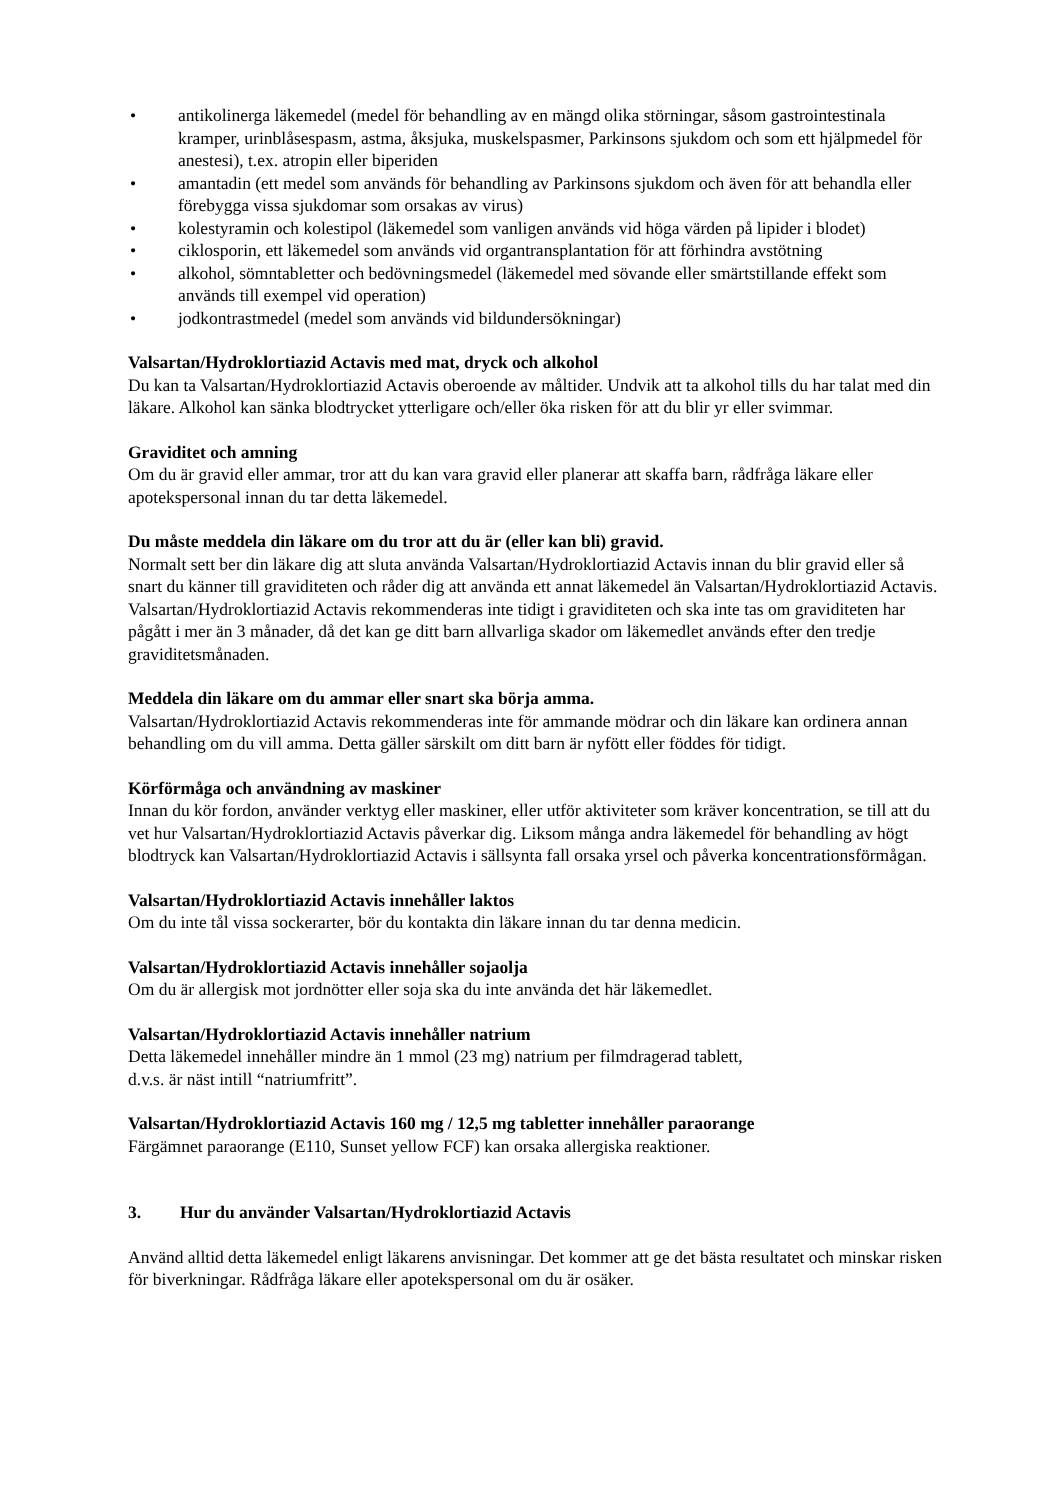• antikolinerga läkemedel (medel för behandling av en mängd olika störningar, såsom gastrointestinala kramper, urinblåsespasm, astma, åksjuka, muskelspasmer, Parkinsons sjukdom och som ett hjälpmedel för anestesi), t.ex. atropin eller biperiden
• amantadin (ett medel som används för behandling av Parkinsons sjukdom och även för att behandla eller förebygga vissa sjukdomar som orsakas av virus)
• kolestyramin och kolestipol (läkemedel som vanligen används vid höga värden på lipider i blodet)
• ciklosporin, ett läkemedel som används vid organtransplantation för att förhindra avstötning
• alkohol, sömntabletter och bedövningsmedel (läkemedel med sövande eller smärtstillande effekt som används till exempel vid operation)
• jodkontrastmedel (medel som används vid bildundersökningar)
Valsartan/Hydroklortiazid Actavis med mat, dryck och alkohol
Du kan ta Valsartan/Hydroklortiazid Actavis oberoende av måltider. Undvik att ta alkohol tills du har talat med din läkare. Alkohol kan sänka blodtrycket ytterligare och/eller öka risken för att du blir yr eller svimmar.
Graviditet och amning
Om du är gravid eller ammar, tror att du kan vara gravid eller planerar att skaffa barn, rådfråga läkare eller apotekspersonal innan du tar detta läkemedel.
Du måste meddela din läkare om du tror att du är (eller kan bli) gravid.
Normalt sett ber din läkare dig att sluta använda Valsartan/Hydroklortiazid Actavis innan du blir gravid eller så snart du känner till graviditeten och råder dig att använda ett annat läkemedel än Valsartan/Hydroklortiazid Actavis. Valsartan/Hydroklortiazid Actavis rekommenderas inte tidigt i graviditeten och ska inte tas om graviditeten har pågått i mer än 3 månader, då det kan ge ditt barn allvarliga skador om läkemedlet används efter den tredje graviditetsmånaden.
Meddela din läkare om du ammar eller snart ska börja amma.
Valsartan/Hydroklortiazid Actavis rekommenderas inte för ammande mödrar och din läkare kan ordinera annan behandling om du vill amma. Detta gäller särskilt om ditt barn är nyfött eller föddes för tidigt.
Körförmåga och användning av maskiner
Innan du kör fordon, använder verktyg eller maskiner, eller utför aktiviteter som kräver koncentration, se till att du vet hur Valsartan/Hydroklortiazid Actavis påverkar dig. Liksom många andra läkemedel för behandling av högt blodtryck kan Valsartan/Hydroklortiazid Actavis i sällsynta fall orsaka yrsel och påverka koncentrationsförmågan.
Valsartan/Hydroklortiazid Actavis innehåller laktos
Om du inte tål vissa sockerarter, bör du kontakta din läkare innan du tar denna medicin.
Valsartan/Hydroklortiazid Actavis innehåller sojaolja
Om du är allergisk mot jordnötter eller soja ska du inte använda det här läkemedlet.
Valsartan/Hydroklortiazid Actavis innehåller natrium
Detta läkemedel innehåller mindre än 1 mmol (23 mg) natrium per filmdragerad tablett,
d.v.s. är näst intill “natriumfritt”.
Valsartan/Hydroklortiazid Actavis 160 mg / 12,5 mg tabletter innehåller paraorange
Färgämnet paraorange (E110, Sunset yellow FCF) kan orsaka allergiska reaktioner.
3. Hur du använder Valsartan/Hydroklortiazid Actavis
Använd alltid detta läkemedel enligt läkarens anvisningar. Det kommer att ge det bästa resultatet och minskar risken för biverkningar. Rådfråga läkare eller apotekspersonal om du är osäker.